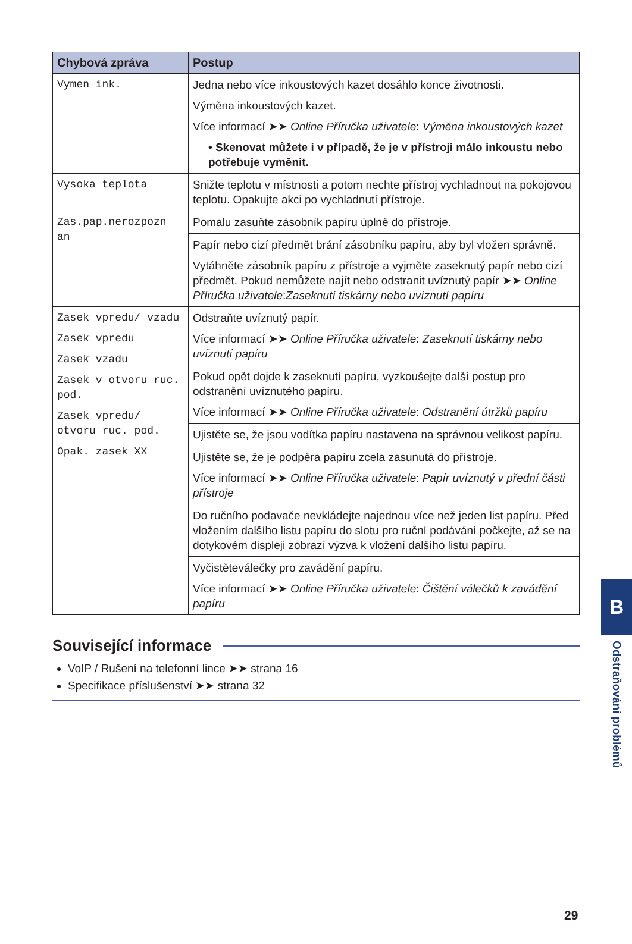| Chybová zpráva | Postup |
| --- | --- |
| Vymen ink. | Jedna nebo více inkoustových kazet dosáhlo konce životnosti. Výměna inkoustových kazet. Více informací ➤➤ Online Příručka uživatele : Výměna inkoustových kazet • Skenovat můžete i v případě, že je v přístroji málo inkoustu nebo potřebuje vyměnit. |
| Vysoka teplota | Snižte teplotu v místnosti a potom nechte přístroj vychladnout na pokojovou teplotu. Opakujte akci po vychladnutí přístroje. |
| Zas.pap.nerozpozn an | Pomalu zasuňte zásobník papíru úplně do přístroje. |
| | Papír nebo cizí předmět brání zásobníku papíru, aby byl vložen správně. Vytáhněte zásobník papíru z přístroje a vyjměte zaseknutý papír nebo cizí předmět. Pokud nemůžete najít nebo odstranit uvíznutý papír ➤➤ Online Příručka uživatele : Zaseknutí tiskárny nebo uvíznutí papíru |
| Zasek vpredu/ vzadu Zasek vpredu Zasek vzadu Zasek v otvoru ruc. pod. Zasek vpredu/ otvoru ruc. pod. Opak. zasek XX | Odstraňte uvíznutý papír. Více informací ➤➤ Online Příručka uživatele : Zaseknutí tiskárny nebo uvíznutí papíru |
| | Pokud opět dojde k zaseknutí papíru, vyzkoušejte další postup pro odstranění uvíznutého papíru. Více informací ➤➤ Online Příručka uživatele : Odstranění útržků papíru |
| | Ujistěte se, že jsou vodítka papíru nastavena na správnou velikost papíru. |
| | Ujistěte se, že je podpěra papíru zcela zasunutá do přístroje. Více informací ➤➤ Online Příručka uživatele : Papír uvíznutý v přední části přístroje |
| | Do ručního podavače nevkládejte najednou více než jeden list papíru. Před vložením dalšího listu papíru do slotu pro ruční podávání počkejte, až se na dotykovém displeji zobrazí výzva k vložení dalšího listu papíru. |
| | Vyčistěteválečky pro zavádění papíru. Více informací ➤➤ Online Příručka uživatele : Čištění válečků k zavádění papíru |
Související informace
VoIP / Rušení na telefonní lince ➤➤ strana 16
Specifikace příslušenství ➤➤ strana 32
B
Odstraňování problémů
29